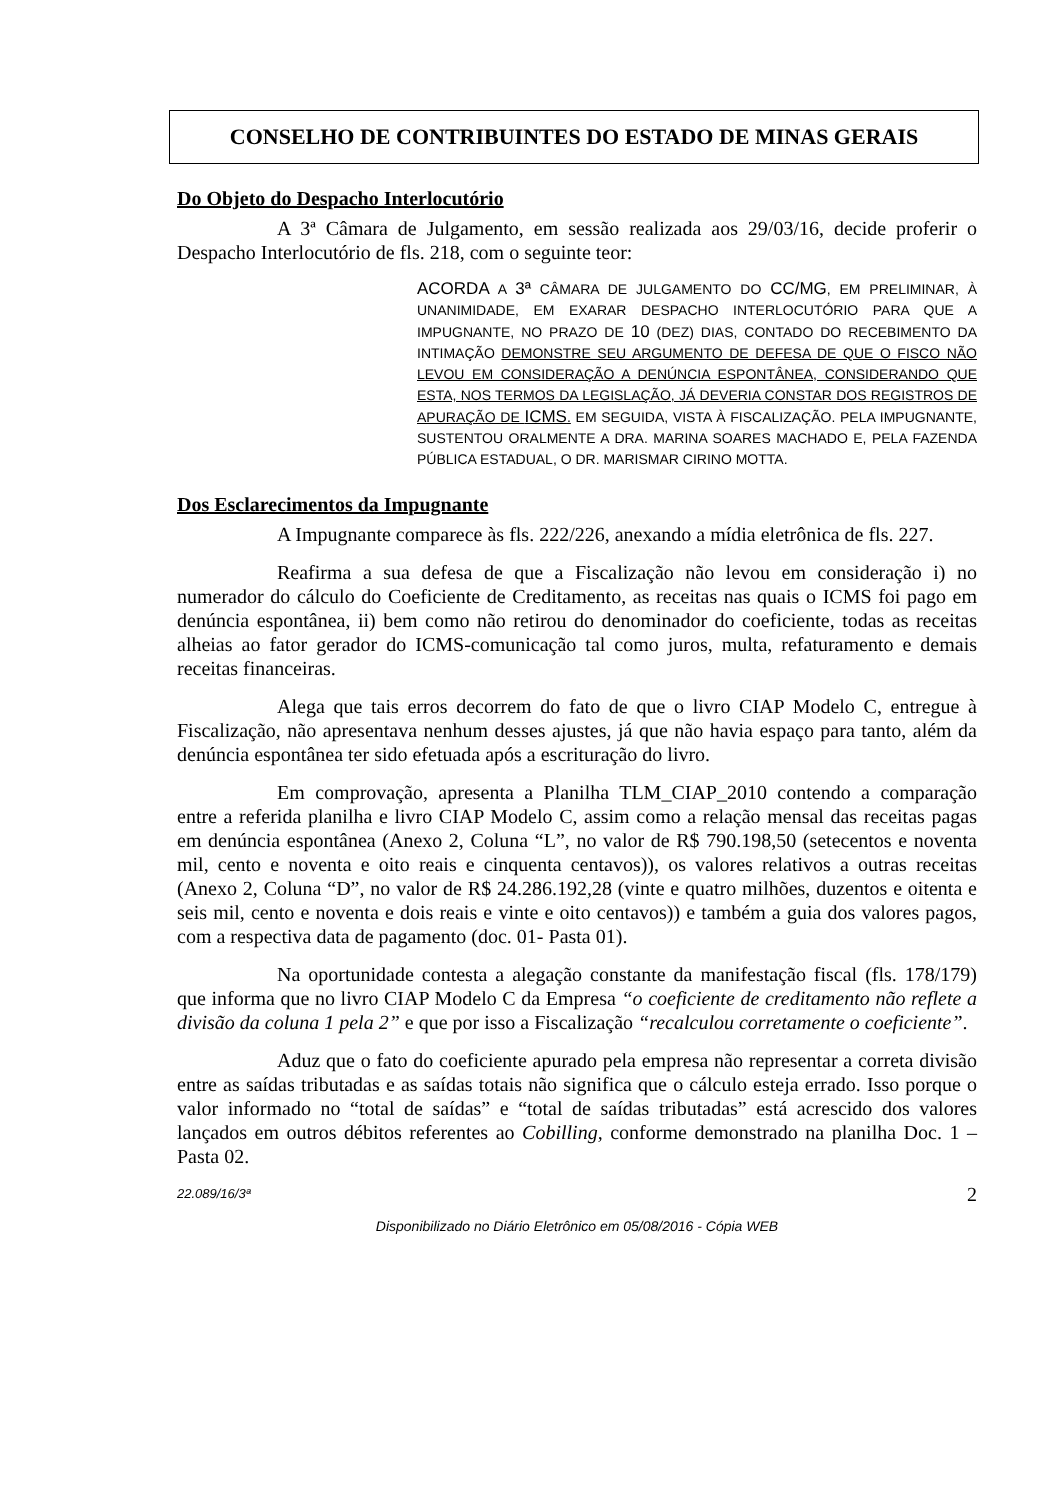CONSELHO DE CONTRIBUINTES DO ESTADO DE MINAS GERAIS
Do Objeto do Despacho Interlocutório
A 3ª Câmara de Julgamento, em sessão realizada aos 29/03/16, decide proferir o Despacho Interlocutório de fls. 218, com o seguinte teor:
ACORDA A 3ª CÂMARA DE JULGAMENTO DO CC/MG, EM PRELIMINAR, À UNANIMIDADE, EM EXARAR DESPACHO INTERLOCUTÓRIO PARA QUE A IMPUGNANTE, NO PRAZO DE 10 (DEZ) DIAS, CONTADO DO RECEBIMENTO DA INTIMAÇÃO DEMONSTRE SEU ARGUMENTO DE DEFESA DE QUE O FISCO NÃO LEVOU EM CONSIDERAÇÃO A DENÚNCIA ESPONTÂNEA, CONSIDERANDO QUE ESTA, NOS TERMOS DA LEGISLAÇÃO, JÁ DEVERIA CONSTAR DOS REGISTROS DE APURAÇÃO DE ICMS. EM SEGUIDA, VISTA À FISCALIZAÇÃO. PELA IMPUGNANTE, SUSTENTOU ORALMENTE A DRA. MARINA SOARES MACHADO E, PELA FAZENDA PÚBLICA ESTADUAL, O DR. MARISMAR CIRINO MOTTA.
Dos Esclarecimentos da Impugnante
A Impugnante comparece às fls. 222/226, anexando a mídia eletrônica de fls. 227.
Reafirma a sua defesa de que a Fiscalização não levou em consideração i) no numerador do cálculo do Coeficiente de Creditamento, as receitas nas quais o ICMS foi pago em denúncia espontânea, ii) bem como não retirou do denominador do coeficiente, todas as receitas alheias ao fator gerador do ICMS-comunicação tal como juros, multa, refaturamento e demais receitas financeiras.
Alega que tais erros decorrem do fato de que o livro CIAP Modelo C, entregue à Fiscalização, não apresentava nenhum desses ajustes, já que não havia espaço para tanto, além da denúncia espontânea ter sido efetuada após a escrituração do livro.
Em comprovação, apresenta a Planilha TLM_CIAP_2010 contendo a comparação entre a referida planilha e livro CIAP Modelo C, assim como a relação mensal das receitas pagas em denúncia espontânea (Anexo 2, Coluna “L”, no valor de R$ 790.198,50 (setecentos e noventa mil, cento e noventa e oito reais e cinquenta centavos)), os valores relativos a outras receitas (Anexo 2, Coluna “D”, no valor de R$ 24.286.192,28 (vinte e quatro milhões, duzentos e oitenta e seis mil, cento e noventa e dois reais e vinte e oito centavos)) e também a guia dos valores pagos, com a respectiva data de pagamento (doc. 01- Pasta 01).
Na oportunidade contesta a alegação constante da manifestação fiscal (fls. 178/179) que informa que no livro CIAP Modelo C da Empresa “o coeficiente de creditamento não reflete a divisão da coluna 1 pela 2” e que por isso a Fiscalização “recalculou corretamente o coeficiente”.
Aduz que o fato do coeficiente apurado pela empresa não representar a correta divisão entre as saídas tributadas e as saídas totais não significa que o cálculo esteja errado. Isso porque o valor informado no “total de saídas” e “total de saídas tributadas” está acrescido dos valores lançados em outros débitos referentes ao Cobilling, conforme demonstrado na planilha Doc. 1 – Pasta 02.
22.089/16/3ª 2
Disponibilizado no Diário Eletrônico em 05/08/2016 - Cópia WEB